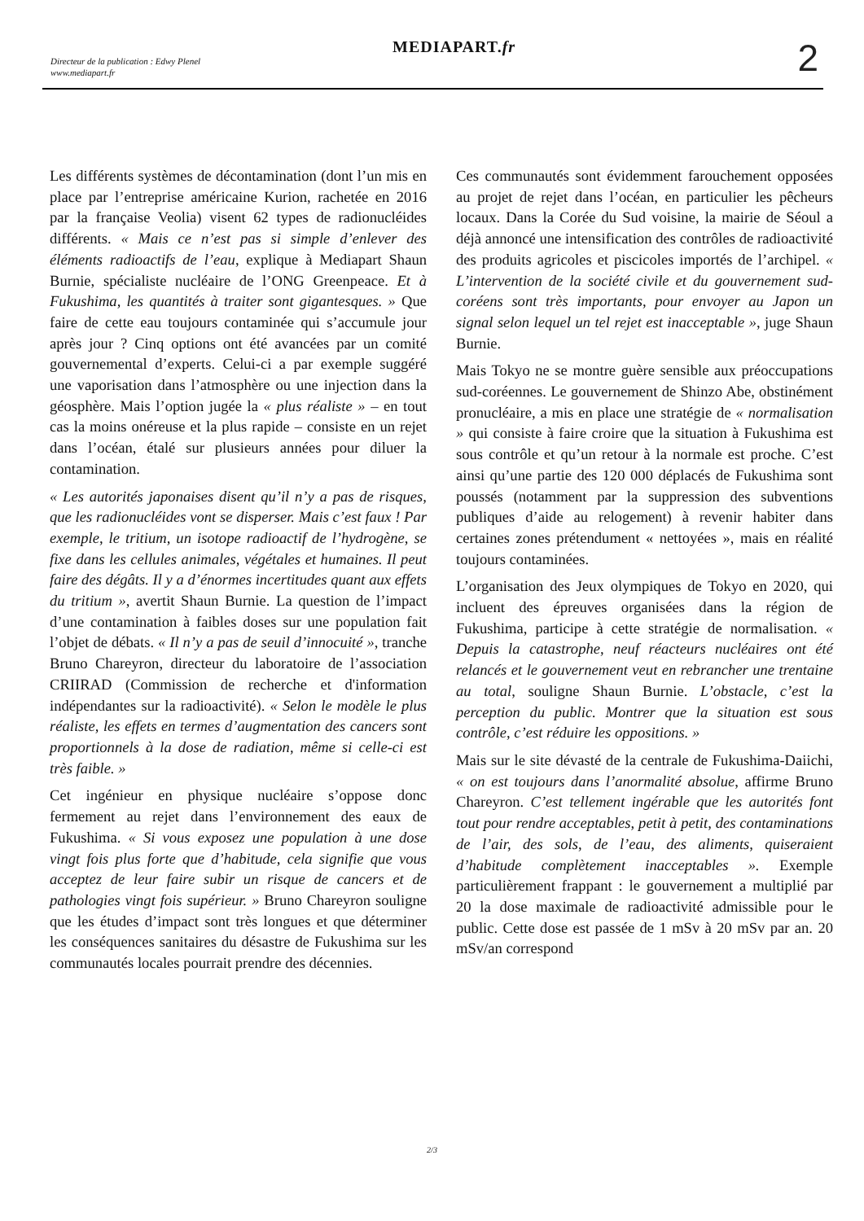Directeur de la publication : Edwy Plenel
www.mediapart.fr
MEDIAPART.fr 2
Les différents systèmes de décontamination (dont l’un mis en place par l’entreprise américaine Kurion, rachetée en 2016 par la française Veolia) visent 62 types de radionucléides différents. « Mais ce n’est pas si simple d’enlever des éléments radioactifs de l’eau, explique à Mediapart Shaun Burnie, spécialiste nucléaire de l’ONG Greenpeace. Et à Fukushima, les quantités à traiter sont gigantesques. » Que faire de cette eau toujours contaminée qui s’accumule jour après jour ? Cinq options ont été avancées par un comité gouvernemental d’experts. Celui-ci a par exemple suggéré une vaporisation dans l’atmosphère ou une injection dans la géosphère. Mais l’option jugée la « plus réaliste » – en tout cas la moins onéreuse et la plus rapide – consiste en un rejet dans l’océan, étalé sur plusieurs années pour diluer la contamination.
« Les autorités japonaises disent qu’il n’y a pas de risques, que les radionucléides vont se disperser. Mais c’est faux ! Par exemple, le tritium, un isotope radioactif de l’hydrogène, se fixe dans les cellules animales, végétales et humaines. Il peut faire des dégâts. Il y a d’énormes incertitudes quant aux effets du tritium », avertit Shaun Burnie. La question de l’impact d’une contamination à faibles doses sur une population fait l’objet de débats. « Il n’y a pas de seuil d’innocuité », tranche Bruno Chareyron, directeur du laboratoire de l’association CRIIRAD (Commission de recherche et d'information indépendantes sur la radioactivité). « Selon le modèle le plus réaliste, les effets en termes d’augmentation des cancers sont proportionnels à la dose de radiation, même si celle-ci est très faible. »
Cet ingénieur en physique nucléaire s’oppose donc fermement au rejet dans l’environnement des eaux de Fukushima. « Si vous exposez une population à une dose vingt fois plus forte que d’habitude, cela signifie que vous acceptez de leur faire subir un risque de cancers et de pathologies vingt fois supérieur. » Bruno Chareyron souligne que les études d’impact sont très longues et que déterminer les conséquences sanitaires du désastre de Fukushima sur les communautés locales pourrait prendre des décennies.
Ces communautés sont évidemment farouchement opposées au projet de rejet dans l’océan, en particulier les pêcheurs locaux. Dans la Corée du Sud voisine, la mairie de Séoul a déjà annoncé une intensification des contrôles de radioactivité des produits agricoles et piscicoles importés de l’archipel. « L’intervention de la société civile et du gouvernement sud-coréens sont très importants, pour envoyer au Japon un signal selon lequel un tel rejet est inacceptable », juge Shaun Burnie.
Mais Tokyo ne se montre guère sensible aux préoccupations sud-coréennes. Le gouvernement de Shinzo Abe, obstinément pronucléaire, a mis en place une stratégie de « normalisation » qui consiste à faire croire que la situation à Fukushima est sous contrôle et qu’un retour à la normale est proche. C’est ainsi qu’une partie des 120 000 déplacés de Fukushima sont poussés (notamment par la suppression des subventions publiques d’aide au relogement) à revenir habiter dans certaines zones prétendument « nettoyées », mais en réalité toujours contaminées.
L’organisation des Jeux olympiques de Tokyo en 2020, qui incluent des épreuves organisées dans la région de Fukushima, participe à cette stratégie de normalisation. « Depuis la catastrophe, neuf réacteurs nucléaires ont été relancés et le gouvernement veut en rebrancher une trentaine au total, souligne Shaun Burnie. L’obstacle, c’est la perception du public. Montrer que la situation est sous contrôle, c’est réduire les oppositions. »
Mais sur le site dévasté de la centrale de Fukushima-Daiichi, « on est toujours dans l’anormalité absolue, affirme Bruno Chareyron. C’est tellement ingérable que les autorités font tout pour rendre acceptables, petit à petit, des contaminations de l’air, des sols, de l’eau, des aliments, quiseraient d’habitude complètement inacceptables ». Exemple particulièrement frappant : le gouvernement a multiplié par 20 la dose maximale de radioactivité admissible pour le public. Cette dose est passée de 1 mSv à 20 mSv par an. 20 mSv/an correspond
2/3